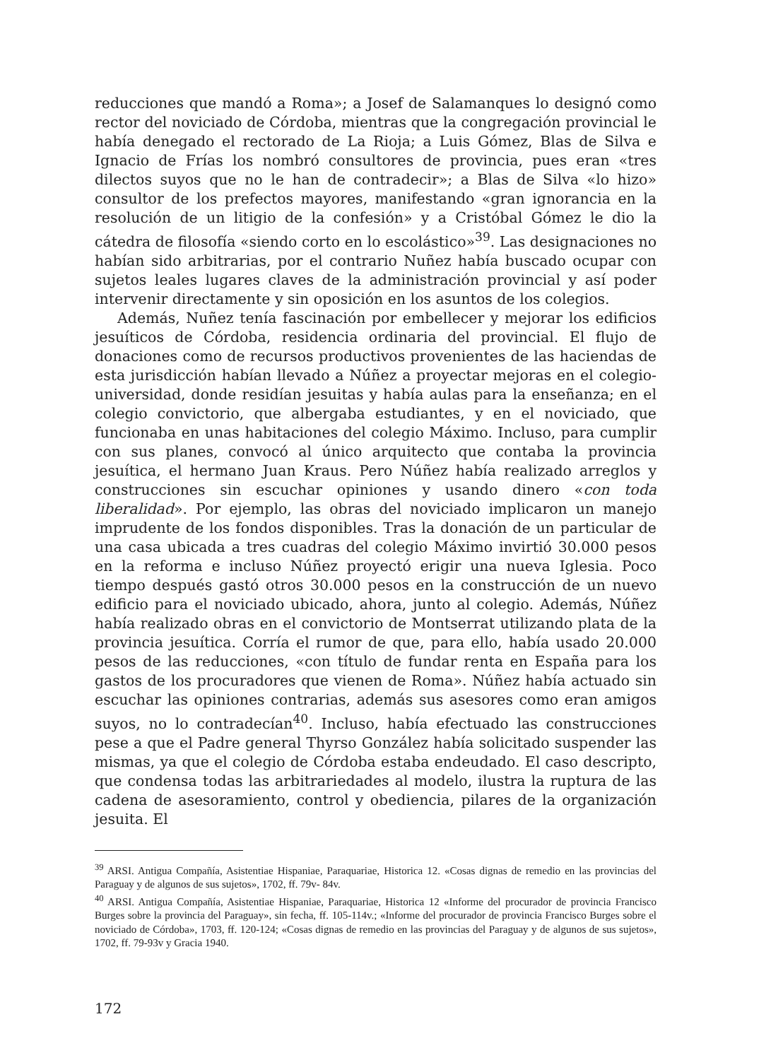reducciones que mandó a Roma»; a Josef de Salamanques lo designó como rector del noviciado de Córdoba, mientras que la congregación provincial le había denegado el rectorado de La Rioja; a Luis Gómez, Blas de Silva e Ignacio de Frías los nombró consultores de provincia, pues eran «tres dilectos suyos que no le han de contradecir»; a Blas de Silva «lo hizo» consultor de los prefectos mayores, manifestando «gran ignorancia en la resolución de un litigio de la confesión» y a Cristóbal Gómez le dio la cátedra de filosofía «siendo corto en lo escolástico»<sup>39</sup>. Las designaciones no habían sido arbitrarias, por el contrario Nuñez había buscado ocupar con sujetos leales lugares claves de la administración provincial y así poder intervenir directamente y sin oposición en los asuntos de los colegios.
Además, Nuñez tenía fascinación por embellecer y mejorar los edificios jesuíticos de Córdoba, residencia ordinaria del provincial. El flujo de donaciones como de recursos productivos provenientes de las haciendas de esta jurisdicción habían llevado a Núñez a proyectar mejoras en el colegio-universidad, donde residían jesuitas y había aulas para la enseñanza; en el colegio convictorio, que albergaba estudiantes, y en el noviciado, que funcionaba en unas habitaciones del colegio Máximo. Incluso, para cumplir con sus planes, convocó al único arquitecto que contaba la provincia jesuítica, el hermano Juan Kraus. Pero Núñez había realizado arreglos y construcciones sin escuchar opiniones y usando dinero «con toda liberalidad». Por ejemplo, las obras del noviciado implicaron un manejo imprudente de los fondos disponibles. Tras la donación de un particular de una casa ubicada a tres cuadras del colegio Máximo invirtió 30.000 pesos en la reforma e incluso Núñez proyectó erigir una nueva Iglesia. Poco tiempo después gastó otros 30.000 pesos en la construcción de un nuevo edificio para el noviciado ubicado, ahora, junto al colegio. Además, Núñez había realizado obras en el convictorio de Montserrat utilizando plata de la provincia jesuítica. Corría el rumor de que, para ello, había usado 20.000 pesos de las reducciones, «con título de fundar renta en España para los gastos de los procuradores que vienen de Roma». Núñez había actuado sin escuchar las opiniones contrarias, además sus asesores como eran amigos suyos, no lo contradecían<sup>40</sup>. Incluso, había efectuado las construcciones pese a que el Padre general Thyrso González había solicitado suspender las mismas, ya que el colegio de Córdoba estaba endeudado. El caso descripto, que condensa todas las arbitrariedades al modelo, ilustra la ruptura de las cadena de asesoramiento, control y obediencia, pilares de la organización jesuita. El
<sup>39</sup> ARSI. Antigua Compañía, Asistentiae Hispaniae, Paraquariae, Historica 12. «Cosas dignas de remedio en las provincias del Paraguay y de algunos de sus sujetos», 1702, ff. 79v- 84v.
<sup>40</sup> ARSI. Antigua Compañía, Asistentiae Hispaniae, Paraquariae, Historica 12 «Informe del procurador de provincia Francisco Burges sobre la provincia del Paraguay», sin fecha, ff. 105-114v.; «Informe del procurador de provincia Francisco Burges sobre el noviciado de Córdoba», 1703, ff. 120-124; «Cosas dignas de remedio en las provincias del Paraguay y de algunos de sus sujetos», 1702, ff. 79-93v y Gracia 1940.
172